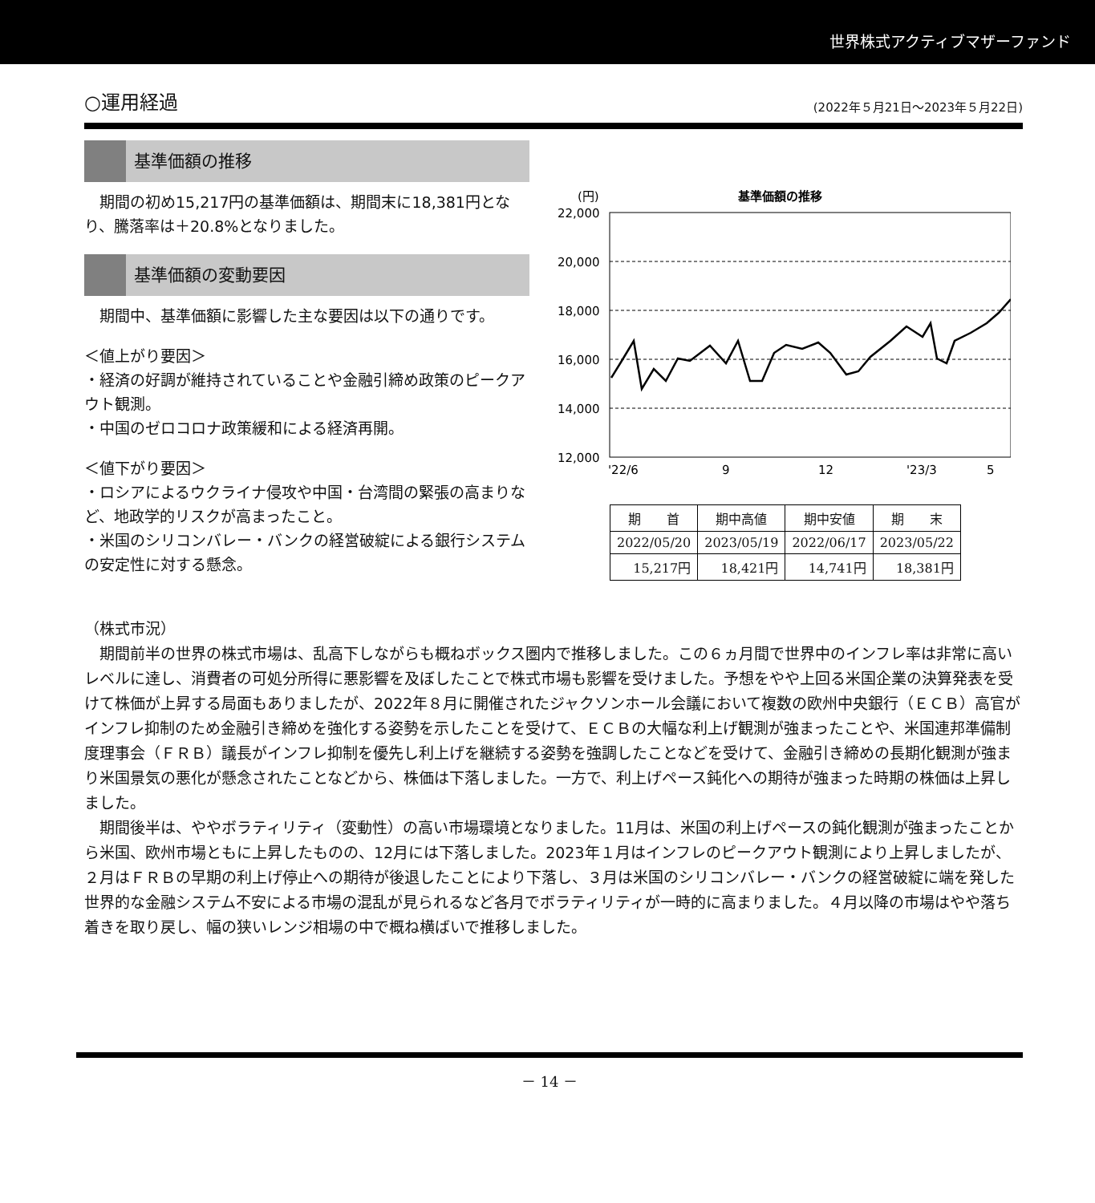世界株式アクティブマザーファンド
○運用経過 (2022年５月21日～2023年５月22日)
基準価額の推移
　期間の初め15,217円の基準価額は、期間末に18,381円となり、騰落率は＋20.8%となりました。
基準価額の変動要因
　期間中、基準価額に影響した主な要因は以下の通りです。
＜値上がり要因＞
・経済の好調が維持されていることや金融引締め政策のピークアウト観測。
・中国のゼロコロナ政策緩和による経済再開。
＜値下がり要因＞
・ロシアによるウクライナ侵攻や中国・台湾間の緊張の高まりなど、地政学的リスクが高まったこと。
・米国のシリコンバレー・バンクの経営破綻による銀行システムの安定性に対する懸念。
(円)
基準価額の推移
22,000
20,000
18,000
16,000
14,000
12,000
'22/6
9
12
'23/3
5
| 期 首 | 期中高値 | 期中安値 | 期 末 |
| --- | --- | --- | --- |
| 2022/05/20 | 2023/05/19 | 2022/06/17 | 2023/05/22 |
| 15,217円 | 18,421円 | 14,741円 | 18,381円 |
（株式市況）
期間前半の世界の株式市場は、乱高下しながらも概ねボックス圏内で推移しました。この６ヵ月間で世界中のインフレ率は非常に高いレベルに達し、消費者の可処分所得に悪影響を及ぼしたことで株式市場も影響を受けました。予想をやや上回る米国企業の決算発表を受けて株価が上昇する局面もありましたが、2022年８月に開催されたジャクソンホール会議において複数の欧州中央銀行（ＥＣＢ）高官がインフレ抑制のため金融引き締めを強化する姿勢を示したことを受けて、ＥＣＢの大幅な利上げ観測が強まったことや、米国連邦準備制度理事会（ＦＲＢ）議長がインフレ抑制を優先し利上げを継続する姿勢を強調したことなどを受けて、金融引き締めの長期化観測が強まり米国景気の悪化が懸念されたことなどから、株価は下落しました。一方で、利上げペース鈍化への期待が強まった時期の株価は上昇しました。
期間後半は、ややボラティリティ（変動性）の高い市場環境となりました。11月は、米国の利上げペースの鈍化観測が強まったことから米国、欧州市場ともに上昇したものの、12月には下落しました。2023年１月はインフレのピークアウト観測により上昇しましたが、２月はＦＲＢの早期の利上げ停止への期待が後退したことにより下落し、３月は米国のシリコンバレー・バンクの経営破綻に端を発した世界的な金融システム不安による市場の混乱が見られるなど各月でボラティリティが一時的に高まりました。４月以降の市場はやや落ち着きを取り戻し、幅の狭いレンジ相場の中で概ね横ばいで推移しました。
－ 14 －